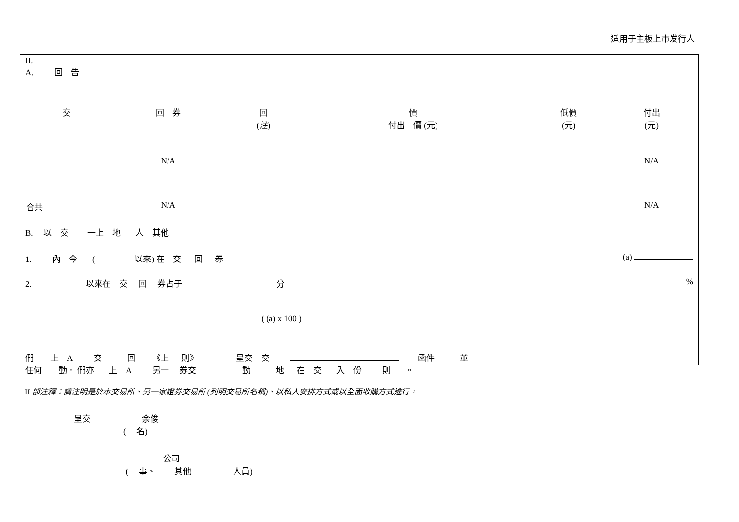适用于主板上市发行人
II.
A. 回　告
| 交 | 回 券 | 回 ( 注 ) | 價 付出 價 (元) | 低價 (元) | 付出 (元) |
| --- | --- | --- | --- | --- | --- |
| | N/A | | | | N/A |
| 合共 | N/A | | | | N/A |
B. 以　交 一上　地 人　其他
1. 內　今 ( 以來) 在　交 回 券 (a)
2. 以來在　交 回 券占于 分 %
( (a) x 100 )
們 上　A 交 回 《上 則》 呈交　交 函件 並
任何 動。 們亦 上　A 另一 券交 動 地 在　交 入　份 則 。
II 部注釋：請注明是於本交易所、另一家證券交易所 (列明交易所名稱)、以私人安排方式或以全面收購方式進行。
呈交 余俊
( 　名)
公司
( 　事、 其他 人員)